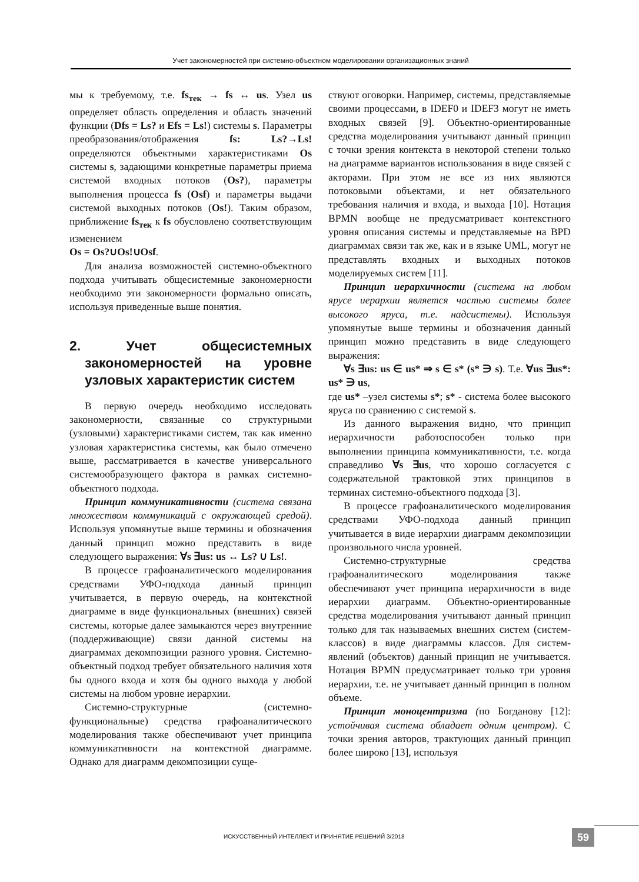Учет закономерностей при системно-объектном моделировании организационных знаний
мы к требуемому, т.е. fs<sub>тек</sub> → fs ↔ us. Узел us определяет область определения и область значений функции (Dfs = Ls? и Efs = Ls!) системы s. Параметры преобразования/отображения fs: Ls?→Ls! определяются объектными характеристиками Os системы s, задающими конкретные параметры приема системой входных потоков (Os?), параметры выполнения процесса fs (Osf) и параметры выдачи системой выходных потоков (Os!). Таким образом, приближение fs<sub>тек</sub> к fs обусловлено соответствующим изменением
Os = Os?∪Os!∪Osf.
Для анализа возможностей системно-объектного подхода учитывать общесистемные закономерности необходимо эти закономерности формально описать, используя приведенные выше понятия.
2. Учет общесистемных закономерностей на уровне узловых характеристик систем
В первую очередь необходимо исследовать закономерности, связанные со структурными (узловыми) характеристиками систем, так как именно узловая характеристика системы, как было отмечено выше, рассматривается в качестве универсального системообразующего фактора в рамках системно-объектного подхода.
Принцип коммуникативности (система связана множеством коммуникаций с окружающей средой). Используя упомянутые выше термины и обозначения данный принцип можно представить в виде следующего выражения: ∀s ∃us: us ↔ Ls? ∪ Ls!.
В процессе графоаналитического моделирования средствами УФО-подхода данный принцип учитывается, в первую очередь, на контекстной диаграмме в виде функциональных (внешних) связей системы, которые далее замыкаются через внутренние (поддерживающие) связи данной системы на диаграммах декомпозиции разного уровня. Системно-объектный подход требует обязательного наличия хотя бы одного входа и хотя бы одного выхода у любой системы на любом уровне иерархии.
Системно-структурные (системно-функциональные) средства графоаналитического моделирования также обеспечивают учет принципа коммуникативности на контекстной диаграмме. Однако для диаграмм декомпозиции суще-
ствуют оговорки. Например, системы, представляемые своими процессами, в IDEF0 и IDEF3 могут не иметь входных связей [9]. Объектно-ориентированные средства моделирования учитывают данный принцип с точки зрения контекста в некоторой степени только на диаграмме вариантов использования в виде связей с акторами. При этом не все из них являются потоковыми объектами, и нет обязательного требования наличия и входа, и выхода [10]. Нотация BPMN вообще не предусматривает контекстного уровня описания системы и представляемые на BPD диаграммах связи так же, как и в языке UML, могут не представлять входных и выходных потоков моделируемых систем [11].
Принцип иерархичности (система на любом ярусе иерархии является частью системы более высокого яруса, т.е. надсистемы). Используя упомянутые выше термины и обозначения данный принцип можно представить в виде следующего выражения:
∀s ∃us: us ∈ us* ⇒ s ∈ s* (s* ∋ s). Т.е. ∀us ∃us*: us* ∋ us,
где us* –узел системы s*; s* - система более высокого яруса по сравнению с системой s.
Из данного выражения видно, что принцип иерархичности работоспособен только при выполнении принципа коммуникативности, т.е. когда справедливо ∀s ∃us, что хорошо согласуется с содержательной трактовкой этих принципов в терминах системно-объектного подхода [3].
В процессе графоаналитического моделирования средствами УФО-подхода данный принцип учитывается в виде иерархии диаграмм декомпозиции произвольного числа уровней.
Системно-структурные средства графоаналитического моделирования также обеспечивают учет принципа иерархичности в виде иерархии диаграмм. Объектно-ориентированные средства моделирования учитывают данный принцип только для так называемых внешних систем (систем-классов) в виде диаграммы классов. Для систем-явлений (объектов) данный принцип не учитывается. Нотация BPMN предусматривает только три уровня иерархии, т.е. не учитывает данный принцип в полном объеме.
Принцип моноцентризма (по Богданову [12]: устойчивая система обладает одним центром). С точки зрения авторов, трактующих данный принцип более широко [13], используя
ИСКУССТВЕННЫЙ ИНТЕЛЛЕКТ И ПРИНЯТИЕ РЕШЕНИЙ 3/2018
59